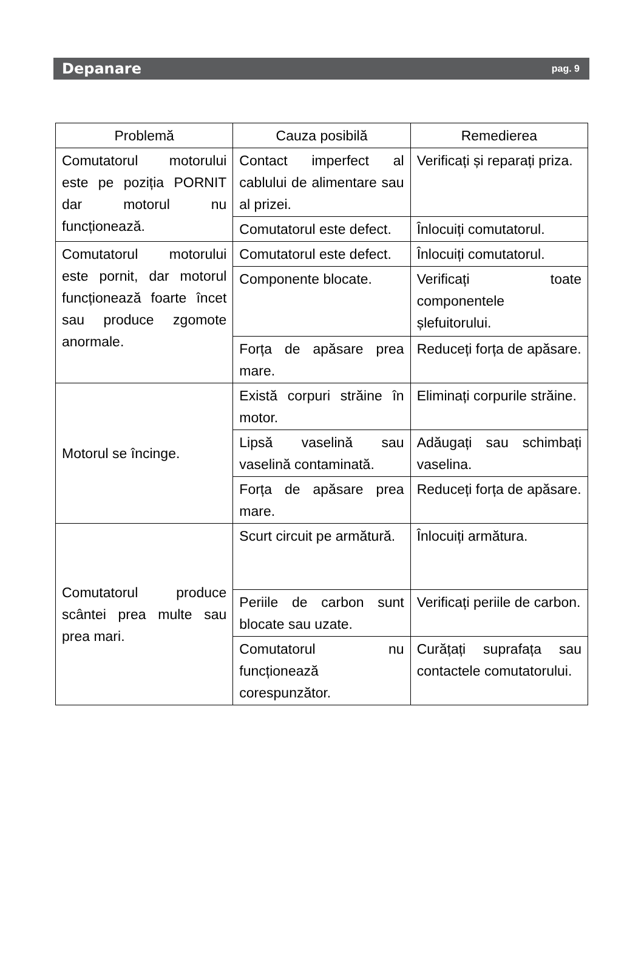Depanare
pag. 9
| Problemă | Cauza posibilă | Remedierea |
| --- | --- | --- |
| Comutatorul motorului este pe poziția PORNIT dar motorul nu funcționează. | Contact imperfect al cablului de alimentare sau al prizei. | Verificați și reparați priza. |
| | Comutatorul este defect. | Înlocuiți comutatorul. |
| Comutatorul motorului este pornit, dar motorul funcționează foarte încet sau produce zgomote anormale. | Comutatorul este defect. | Înlocuiți comutatorul. |
| | Componente blocate. | Verificați toate componentele șlefuitorului. |
| | Forța de apăsare prea mare. | Reduceți forța de apăsare. |
| Motorul se încinge. | Există corpuri străine în motor. | Eliminați corpurile străine. |
| | Lipsă vaselină sau vaselină contaminată. | Adăugați sau schimbați vaselina. |
| | Forța de apăsare prea mare. | Reduceți forța de apăsare. |
| Comutatorul produce scântei prea multe sau prea mari. | Scurt circuit pe armătură. | Înlocuiți armătura. |
| | Periile de carbon sunt blocate sau uzate. | Verificați periile de carbon. |
| | Comutatorul nu funcționează corespunzător. | Curățați suprafața sau contactele comutatorului. |